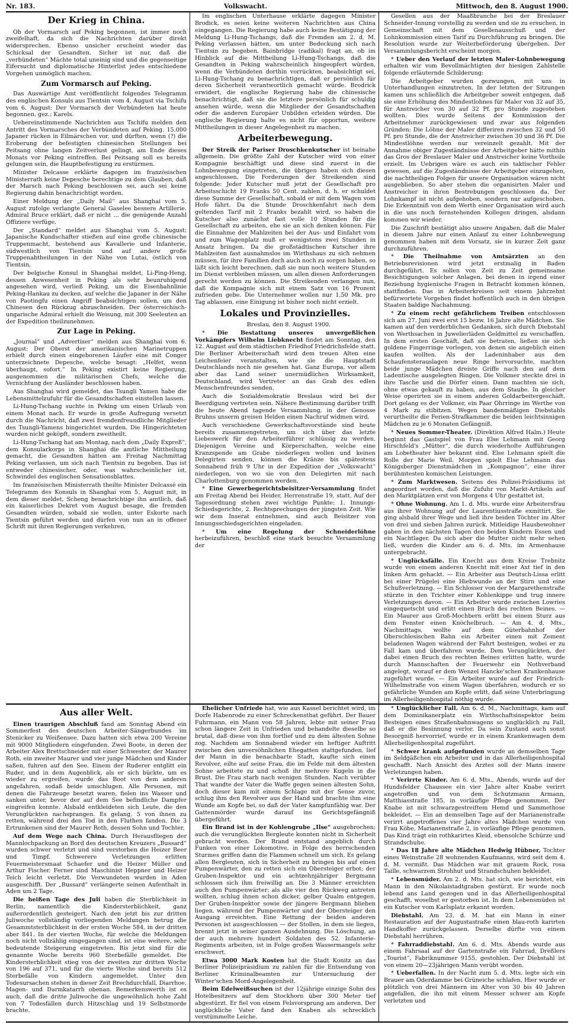Nr. 183. Volkswacht. Mittwoch, den 8. August 1900.
Der Krieg in China.
Ob der Vormarsch auf Peking begonnen, ist immer noch zweifelhaft, da sich die Nachrichten darüber direkt widersprechen. Ebenso unsicher erscheint wieder das Schicksal der Gesandten. Sicher ist nur, daß die „verbündeten“ Mächte total uneinig sind und die gegenseitige Eifersucht und diplomatische Hinterlist jedes entschiedene Vorgehen unmöglich machen.
Zum Vormarsch auf Peking.
Das Auswärtige Amt veröffentlicht folgendes Telegramm des englischen Konsuls aus Tientsin vom 4. August via Tschifu vom 6. August: Der Vormarsch der Verbündeten hat heute begonnen. gez.: Karels.
Uebereinstimmende Nachrichten aus Tschifu melden den Antritt des Vormarsches der Verbündeten auf Peking. 15,000 Japaner rücken in Eilmärschen vor, und dürften, wenn (?) die Eroberung der befestigten chinesischen Stellungen bei Peitsang ohne langen Zeitverlust gelingt, am Ende dieses Monats vor Peking eintreffen. Bei Peitsang soll es bereits gelungen sein, die Hauptbefestigung zu erstürmen.
Minister Delcasse erklärte dagegen im französischen Ministerrath keine Depesche berechtige zu dem Glauben, daß der Marsch nach Peking beschlossen sei, auch sei keine Regierung dahin benachrichtigt worden.
Einer Meldung der „Daily Mail“ aus Shanghai vom 5. August zufolge verlangte General Gaselee bessere Artillerie. Admiral Bruce erklärt, daß er nicht ... die genügende Anzahl Offiziere verfüge.
Der „Standard“ meldet aus Shanghai vom 5. August: Japanische Kundschafter stießen auf eine große chinesische Truppenmacht, bestehend aus Kavallerie und Infanterie, südwestlich von Tientsin und auf andere große Truppenabtheilungen in der Nähe von Lutai, östlich von Tientsin.
Der belgische Konsul in Shanghai meldet, Li-Ping-Heng, dessen Anwesenheit in Peking als sehr beunruhigend angesehen wird, verließ Peking, um die Eisenbahnlinie Peking-Hankau zu decken, auf welche die Japaner in der Nähe von Paotingfu einen Angriff beabsichtigen sollen, um den Chinesen den Rückzug abzuschneiden. Der österreichisch-ungarische Admiral erhielt die Weisung, mit 300 Seeleuten an der Expedition theilzunehmen.
Zur Lage in Peking.
„Journal“ und „Advertiser“ melden aus Shanghai vom 6. August: Der Oberst der amerikanischen Marinetruppen erhielt durch einen eingeborenen Läufer eine mit Conger unterzeichnete Depesche, welche besagt: „Helfet, wenn überhaupt, sofort.“ In Peking existirt keine Regierung, ausgenommen die militärischen Chefs, welche die Vernichtung der Ausländer beschlossen haben.
Aus Shanghai wird gemeldet, das Tsungli Yamen habe die Lebensmittelzufuhr für die Gesandtschaften einstellen lassen.
Li-Hung-Tschang suchte in Peking um einen Urlaub von einem Monat nach. Er wurde in große Aufregung versetzt durch die Nachricht, daß zwei fremdenfreundliche Mitglieder des Tsungli-Yamens hingerichtet wurden. Die Hingerichteten wurden nicht geköpft, sondern zweitheilt.
Li-Hung-Tschang hat am Montag, nach dem „Daily Expreß“, dem Konsularkorps in Shanghai die amtliche Mittheilung gemacht, die Gesandten hätten am Freitag Nachmittag Peking verlassen, um sich nach Tientsin zu begeben. Das ist entweder chinesischer, oder, was wahrscheinlicher ist, Schwindel des englischen Sensationsblattes.
Im französischen Ministerrath theilte Minister Delcassé ein Telegramm des Konsuls in Shanghai vom 5. August mit, in dem dieser meldet, Scheng benachrichtige ihn amtlich, daß ein kaiserliches Dekret vom August besage, die fremden Gesandten würden, sobald sie wollen, unter Eskorte nach Tientsin geführt werden und dürfen von nun an in offener Schrift mit ihren Regierungen verkehren.
Im englischen Unterhause erklärte dagegen Minister Brodick, es seien keine weiteren Nachrichten aus China eingegangen. Die Regierung habe auch keine Bestätigung der Meldung Li-Hung-Tschangs, daß die Fremden am 2. d. M. Peking verlassen hätten, um unter Bedeckung sich nach Tientsin zu begeben. Bainbridge (radikal) fragt an, ob im Hinblick auf die Mittheilung Li-Hung-Tschangs, daß die Gesandten in Peking wahrscheinlich hingeopfert würden, wenn die Verbündeten dorthin vorrückten, beabsichtigt sei, Li-Hung-Tschang zu benachrichtigen, daß er persönlich für deren Sicherheit verantwortlich gemacht würde. Brodrick erwidert, die englische Regierung habe die chinesische benachrichtigt, daß sie die letztere persönlich für schuldig ansehen würde, wenn die Mitglieder der Gesandtschaften oder die anderen Europäer Unbilden erleiden würden. Die englische Regierung halte es nicht für opportun, weitere Mittheilungen in dieser Angelegenheit zu machen.
Arbeiterbewegung.
Der Streik der Pariser Droschkenkutscher ist beinahe allgemein. Die größte Zahl der Kutscher wird von einer Kompagnie beschäftigt und diese sind zuerst in die Lohnbewegung eingetreten, die übrigen haben sich diesen angeschlossen. Die Forderungen der Streikenden sind folgende: Jeder Kutscher muß jetzt der Gesellschaft pro Arbeitsschicht 19 Franks 50 Cent. zahlen, d. h. er schuldet diese Summe der Gesellschaft, sobald er mit dem Wagen vom Hofe fährt. Da die Stunde Droschkenfahrt nach dem geltenden Tarif mit 2 Franks bezahlt wird, so haben die Kutscher also zunächst fast volle 10 Stunden für die Gesellschaft zu arbeiten, ehe sie an sich denken können. Für die Einnahme der Mahlzeiten bei der Aus- und Einfahrt vom und zum Wagenplatz muß er wenigstens zwei Stunden in Ansatz bringen. Da die großstädtischen Kutscher ihre Mahlzeiten fast ausnahmslos im Wirthshaus zu sich nehmen müssen, für ihre Familien doch auch noch zu sorgen haben, so läßt sich leicht berechnen, daß sie nun noch weitere Stunden im Dienst verbleiben müssen, um allen diesen Anforderungen gerecht werden zu können. Die Streikenden verlangen nun, daß die Kompagnie sich mit einem Satz von 16 Prozent zufrieden gebe. Die Unternehmer wollen nur 1,50 Mk. pro Tag ablassen, eine Einigung ist bisher noch nicht erzielt.
Lokales und Provinzielles.
Breslau, den 8. August 1900.
* Die Bestattung unseres unvergeßlichen Vorkämpfers Wilhelm Liebknecht findet am Sonntag, den 12. August auf dem städtischen Friedhof Friedrichsfelde statt. Die Berliner Arbeiterschaft wird dem treuen Alten eine Leichenfeier veranstalten, wie sie die Hauptstadt Deutschlands noch nie gesehen hat. Ganz Europa, vor allem aber das Land seiner unermüdlichen Wirksamkeit, Deutschland, wird Vertreter an das Grab des edlen Menschenfreundes senden.
Auch die Sozialdemokratie Breslaus wird bei der Beerdigung vertreten sein. Nähere Bestimmung darüber trifft die heute Abend tagende Versammlung, in der Genosse Bruhns unserm greisen Helden einen Nachruf widmen wird.
Auch verschiedene Gewerkschaftsvorstände sind heute bereits zusammengetreten, um sich über das letzte Liebeswerk für den Arbeiterführer schlüssig zu werden. Diejenigen Vereine und Körperschaften, welche eine Kranzspende am Grabe niederlegen wollen und keinen Delegirten senden, können die Kränze bis spätestens Sonnabend früh 9 Uhr in der Expedition der „Volkswacht“ niederlegen, von wo sie von den Delegirten mit nach Charlottenburg genommen werden.
* Eine Gewerbegerichtsbeisitzer-Versammlung findet am Freitag Abend bei Heider, Herrenstraße 19, statt. Auf der Tagesordnung stehen zwei wichtige Punkte: 1. Innungs-Schiedsgerichte, 2. Rechtsprechungen der jüngsten Zeit. Wie wir dem Inserat entnehmen, sind auch Beisitzer von Innungsschiedsgerichten eingeladen.
* Um eine Regelung der Schneiderlöhne herbeizuführen, beschloß eine stark besuchte Versammlung der
Gesellen aus der Maaßbranche bei der Breslauer Schneider-Innung vorstellig zu werden und sie zu ersuchen, in Gemeinschaft mit dem Gesellenausschuß und der Lohnkommission einen Tarif zu Durchführung zu bringen. Die Resolution wurde zur Weiterbeförderung übergeben. Der Versammlungsbericht erscheint morgen.
* Ueber den Verlauf der letzten Maler-Lohnbewegung erhalten wir vom Bevollmächtigten der hiesigen Zahlstelle folgende erläuternde Schilderung:
Die Arbeitgeber wurden gezwungen, mit uns in Unterhandlungen einzutreten. In der letzten der Sitzungen kamen uns schließlich die Arbeitgeber soweit entgegen, daß sie eine Erhöhung des Mindestlohnes für Maler von 32 auf 35, für Anstreicher von 30 auf 32 Pf. pro Stunde zugestehen wollten. Dies wurde Seitens der Kommission der Arbeitnehmer zurückgewiesen und zwar aus folgenden Gründen: Die Löhne der Maler differiren zwischen 32 und 50 Pf. pro Stunde, die der Anstreicher zwischen 30 und 36 Pf. Die Mindestlöhne werden nur vereinzelt gezahlt. Mit der Annahme obiger Zugeständnisse der Arbeitgeber hätte mithin das Gros der Breslauer Maler und Anstreicher keine Vortheile erzielt. Im Uebrigen wäre es auch ein taktischer Fehler gewesen, auf die Zugeständnisse der Arbeitgeber einzugehen, die nachtheiligen Folgen für unsere Organisation wären nicht ausgeblieben. So aber stehen die organisirten Maler und Anstreicher in ihren Bestrebungen geschlossen da. Der Lohnkampf ist nicht aufgehoben, sondern nur aufgeschoben. Die Erkenntniß von dem Werth einer Organisation wird auch in die uns noch fernstehenden Kollegen dringen, alsdann kommen wir wieder.
Die Zuschrift bestätigt also unsere Angaben, daß die Maler in diesem Jahre nur einen Anlauf zu einer Lohnbewegung genommen haben mit dem Vorsatz, sie in kurzer Zeit ganz durchzuführen.
* Die Theilnahme von Amtsärzten an den Betriebsrevisionen wird jetzt erstmalig in Baden durchgeführt. Es sollen von Zeit zu Zeit gemeinsame Besichtigungen solcher Anlagen, bei denen in irgend einer Beziehung hygienische Fragen in Betracht kommen können, stattfinden. Das in Arbeiterkreisen seit einem Jahrzehnt befürwortete Vorgehen findet hoffentlich auch in den übrigen Staaten baldige Nachahmung.
* Zu einem recht gefährlichem Treiben entschlossen sich am 27. Juni zwei erst 15 bezw. 16 Jahre alte Mädchen. Sie kamen auf den verderblichen Gedanken, sich durch Diebstahl von Werthsachen in Juwelierläden Geldmittel zu verschaffen. In dem ersten Geschäft, daß sie betraten, ließen sie sich goldene Fingerringe vorlegen, von denen sie angeblich einen kaufen wollten. Als der Ladeninhaber aus den Schaufensterauslagen neue Ringe hervorsuchte, machten beide junge Mädchen dreiste Griffe nach den auf dem Ladentische ausgelegten Ringen. Die Volkmer steckte drei in ihre Tasche und die Dörfer einen. Dann machten sie sich, ohne etwas gekauft zu haben, aus dem Staube. In gleicher Weise operirten sie in einem anderen Goldarbeitergeschäft. Dort gelang es der Volkmer, ein Paar Ohrringe im Werthe von 4 Mark zu stibitzen. Wegen bandenmäßigen Diebstahls verurtheilte die Ferien-Strafkammer die beiden leichtsinnigen Mädchen zu je 6 Monaten Gefängniß.
* Neues Sommer-Theater. (Direktion Alfred Halm.) Heute beginnt das Gastspiel von Frau Else Lehmann mit Georg Hirschfeld's „Mütter“, die durch wiederholte Aufführungen am Lobetheater hier bekannt sind. Else Lehmann spielt die Rolle der Marie Weil. Morgen spielt Else Lehmann das Königsberger Dienstmädchen in „Kompagnon“, eine ihrer berühmtesten komischen Leistungen.
* Zum Marktwesen. Seitens des Polizei-Präsidiums ist angeordnet worden, daß die Zufuhr von Markt-Artikeln auf den Marktplätzen erst von Morgens 4 Uhr gestattet ist.
* Ohne Wohnung. Am 1. d. Mts. wurde eine Arbeitersfrau aus ihrer Wohnung auf der Laurentiusstraße exmittirt. Sie ging alsbald ihrer Wege und ließ ihre beiden Töchter im Alter von drei und sieben Jahren zurück. Mitleidige Hausbewohner gaben in den nächsten Tagen den beiden Kindern Essen und ein Nachtlager. Da sich aber die Mutter nicht mehr sehen ließ, wurden die Kinder am 6. d. Mts. im Armenhause untergebracht.
* Unglücksfälle. Ein Knecht aus dem Kreise Trebnitz wurde von einem anderen Knecht mit einer Axt tief in den linken Arm gehackt. — Ein Arbeiter aus Deutsch-Lissa erlitt bei einer Prügelei eine Hiebwunde an der Stirn und eine Schußverletzung. — Ein Schlosser von der Margarethenstraße stürzte in den Trichter einer Kohlenkippe und trug innere Verletzungen davon. — Ein Arbeiter wurde zwischen Lowries eingequetscht und erlitt einen Bruch des rechten Beines. — Ein Maurer aus Groß-Mochbern erlitt bei einem Sturz aus dem Fenster einen Knöchelbruch. — Am 4. d. Mts., Nachmittags, wollte auf dem Güterbahnhof der Oberschlesischen Bahn ein Arbeiter einen mit Zement beladenen Wagen während der Fahrt besteigen, wobei er zu Fall kam und überfahren wurde. Dem Verunglückten, der dabei einen Bruch des rechten Beines erlitten hatte, wurde durch Mannschaften der Feuerwehr ein Nothverband angelegt, worauf er dem Wenzel Hancke'schen Krankenhause zugeführt wurde. — Ein Arbeiter wurde auf der Friedrich-Wilhelmstraße von einem Wagen überfahren, wodurch er so gefährliche Wunden am Kopfe erlitt, daß seine Unterbringung im Allerheiligenhospital nöthig wurde.
Aus aller Welt.
Einen traurigen Abschluß fand am Sonntag Abend ein Sommerfest des deutschen Arbeiter-Sängerbundes im Stenicker zu Weißensee. Dazu hatten sich etwa 200 Vereine mit 9000 Mitgliedern eingefunden. Zwei Boote, in deren der Arbeiter Alex Brettschneider mit einer Schwester, der Maurer Roth, ein zweiter Maurer und vier junge Mädchen und Kinder saßen, fuhren auf den See. Einem der Ruderer entglitt ein Ruder, und in dem Augenblick, als er sich bückte, um es wieder zu ergreifen, wurde das Boot von dem anderen angefahren, sodaß beide umschlugen. Alle Personen, mit denen die Fahrzeuge besetzt waren, fielen ins Wasser und sanken unter, bevor der auf dem See befindliche Dampfer eingreifen konnte. Alsbald entkleideten sich Leute, die den Verunglückten nachsprangen. Es gelang, 5 von ihnen zu retten, während drei den Tod in den Fluthen fanden. Die 3 Ertrunkenen sind der Maurer Roth, dessen Sohn und Tochter.
Auf dem Wege nach China. Durch Herausfliegen der Mannlochpackung an Bord des deutschen Kreuzers „Bussard“ wurden schwer verletzt und sind verstorben die Heizer Beer und Timpf. Schwerere Verletzungen erlitten Feuermeistersmaat Schaefer und die Heizer Müller und Arthur Fischer. Ferner sind Maschinist Heppner und Heizer Teich leicht verletzt. Die Verwundeten wurden in Aden ausgeschifft. Der „Bussard“ verlängerte seinen Aufenthalt in Aden um 2 Tage.
Die heißen Tage des Juli haben die Sterblichkeit in Berlin, namentlich die Kindersterblichkeit, ganz außerordentlich gesteigert. Nach den jetzt bis zur dritten Juliwoche vollständig vorliegenden Meldungen betrug die Gesammtsterblichkeit in der ersten Woche 584, in der dritten aber 841. In der vierten Woche, für welche die Meldungen noch nicht vollzählig eingegangen sind, ist eine weitere, sehr bedeutende Steigerung eingetreten. Bis jetzt sind für die genannte Woche bereits 960 Sterbefälle gemeldet. Die Kindersterblichkeit stieg von der zweiten zur dritten Woche von 196 auf 371, und für die vierte Woche sind bereits 512 Sterbefälle von Kindern angemeldet. Unter den Todesursachen stehen in dieser Zeit Brechdurchfall, Diarrhoe, Magen- und Darmkatarrh obenan. Bemerkenswerth ist es auch, daß die dritte Juliwoche die ungewöhnlich hohe Zahl von 7 Todesfällen durch Hitzschlag und 19 Selbstmorde brachte.
Ehelicher Unfriede hat, wie aus Kassel berichtet wird, im Dorfe Habenrode zu einer Schreckensthat geführt. Der Bauer Fuhrmann, ein Mann von 58 Jahren, lebte mit seiner Frau schon längere Zeit in Unfrieden und behandelte dieselbe so brutal, daß diese von ihm fortlief und zu dem ältesten Sohne zog. Nachdem am Sonnabend wieder ein heftiger Auftritt zwischen den unversöhnlichen Ehegatten stattgefunden, lief der Mann in die benachbarte Stadt, kaufte sich einen Revolver, eilte auf seine Frau, die im Felde mit dem ältesten Sohne arbeitete zu und schoß ihr mehrere Kugeln in die Brust. Die Frau starb nach wenigen Stunden. Nach verübter That wandte der Vater die Waffe gegen seinen ältesten Sohn, doch dieser kam mit einem Schlage mit der Sense zuvor, schlug ihm den Revolver aus der Hand und brachte ihm eine Wunde am Kopfe bei, so daß der Vater kampfunfähig war. Der Gattenmörder wurde darauf ins Gerichtsgefängniß übergeführt.
Ein Brand ist in der Kohlengrube „Ilse“ ausgebrochen; auch die verunglückten Bergleute konnten nicht in Sicherheit gebracht werden. Der Brand entstand angeblich durch Funken von einer Lokomotive, in Folge des herrschenden Sturmes griffen dann die Flammen schnell um sich. Es gelang allen Bergleuten, sich in Sicherheit zu bringen bis auf einen Pumpenwärter, den zu retten sich ein Obersteiger erbot; der Gruben-Inspektor und ein achtzehnjähriger Bergmann schlossen sich ihm freiwillig an. Die 3 Männer erreichten auch den Pumpenwärter; als alle vier den Rückweg antreten wollten, schlug ihnen schon dicker, gelber Qualm entgegen. Der Gruben-Inspektor sowie der jüngere Bergmann blieben liegen, während der Pumpenwärter und der Obersteiger den Ausgang erreichten. Eine Rettung der beiden anderen Personen ist ausgeschlossen — der Stollen, in dem sie liegen, brennt jetzt in seiner ganzen Ausdehnung. Die Löschung, an der auch mehrere hundert Soldaten des 52. Infanterie-Regiments arbeiten, ist in Folge großen Wassermangels sehr erschwert.
Etwa 3000 Mark Kosten hat die Stadt Konitz an das Berliner Polizeipräsidium zu zahlen für die Entsendung von Berliner Kriminalbeamten zur Untersuchung der Winter'schen Mord-Angelegenheit.
Beim Edelweißsuchen ist der 12jährige einzige Sohn des Hotelbesitzers auf dem Stockhorn über 300 Meter tief abgestürzt. Er fiel von einem Felsvorsprung am anderen. Der unglückliche Vater fand den Knaben als schrecklich verstümmelte Leiche.
* Unglücklicher Fall. Am 6. d. M., Nachmittags, kam auf dem Dominikanerplatz ein Wirthschaftsinspektor beim Besteigen eines Straßenbahnwagens so unglücklich zu Fall, daß er die Besinnung verlor. Da sein Zustand auch sonst Besorgniß hervorrief, wurde er in einem Krankenwagen dem Allerheiligenhospital zugeführt.
* Schwer krank aufgefunden wurde an demselben Tage im Seldgäßchen ein Arbeiter und in das Allerheiligenhospital geschafft. Nach Ansicht des Arztes soll der Mann innere Verletzungen haben.
* Verirrte Kinder. Am 6. d. Mts., Abends, wurde auf der Hundsfelder Chaussee ein vier Jahre alter Knabe verirrt angetroffen und von dem Schutzmann Armann, Matthiasstraße 185, in vorläufige Pflege genommen. Der Knabe ist mit schwarzgestreiftem Hemd und Sammethose bekleidet. — Ein an demselben Tage auf der Marianenstraße verirrt angetroffenes vier Jahre altes Mädchen wurde von Frau Köbe, Marianenstraße 2, in vorläufige Pflege genommen. Das Kind trägt ein rothkarirtes Kleid, ebensolche Schürze und Strandschuhe.
* Das 18 Jahre alte Mädchen Hedwig Hübner, Tochter eines Weinstraße 28 wohnenden Kaufmanns, wird seit dem 4. d. M. vermißt. Das Mädchen war mit grauem Rock, rosa Taille, schwarzem Strohhut und Strandschuhen bekleidet.
* Lebensmüder. Am 2. d. Mts. hat sich, wie berichtet, ein Mann in den Nikolaistadtgraben gestürzt. Er wurde noch lebend ans Land gezogen und in das Allerheiligenhospital geschafft, woselbst er gestorben ist. In dem Lebensmüden ist ein Kutscher vom Karlsplatz erkannt worden.
Diebstahl. Am 23. d. M. hat ein Mann in einer Restauration auf der Augustastraße einen blau-roth karirten Handkoffer zurückgelassen. Derselbe dürfte von einem Diebstahl herrühren.
* Fahrraddiebstahl. Am 6. d. Mts. Abends wurde aus einem Fahrsaal auf der Gartenstraße ein Fahrrad, Dreßlers „Tourist“, Fabriknummer 9155, gestohlen. Der Diebstahl ist von einem 20—23jährigen Mann verübt worden.
* Ueberfallen. In der Nacht zum 5. d. Mts. legte sich ein Brauer am Oderdamme bei Grüneiche schlafen. Hier wurde er plötzlich von drei Männern im Alter von 30 bis 40 Jahren angefallen, die ihn mit einem Messer schwer am Kopfe verletzten und